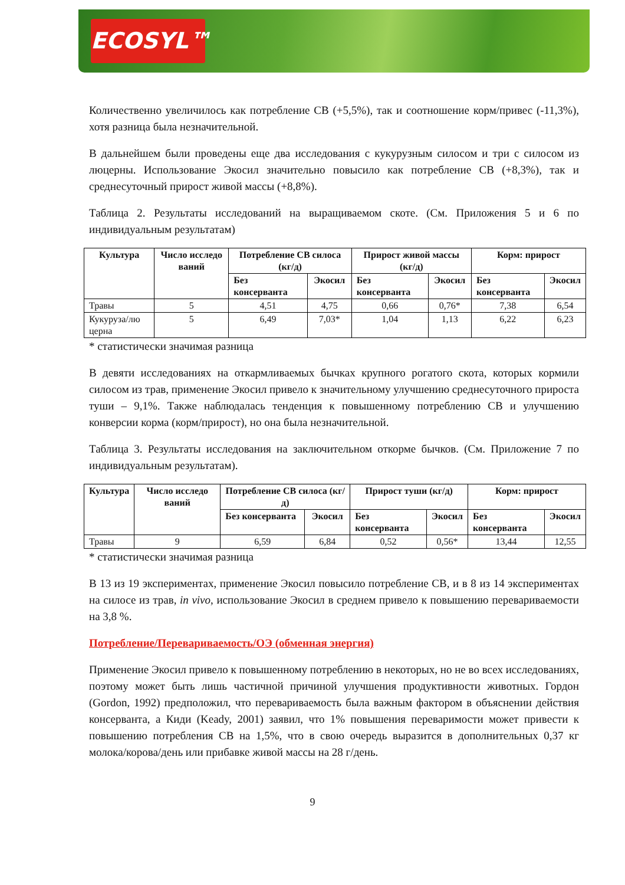ECOSYL™
Количественно увеличилось как потребление СВ (+5,5%), так и соотношение корм/привес (-11,3%), хотя разница была незначительной.
В дальнейшем были проведены еще два исследования с кукурузным силосом и три с силосом из люцерны. Использование Экосил значительно повысило как потребление СВ (+8,3%), так и среднесуточный прирост живой массы (+8,8%).
Таблица 2. Результаты исследований на выращиваемом скоте. (См. Приложения 5 и 6 по индивидуальным результатам)
| Культура | Число исследо ваний | Потребление СВ силоса (кг/д) | | Прирост живой массы (кг/д) | | Корм: прирост | |
| --- | --- | --- | --- | --- | --- | --- | --- |
| | | Без консерванта | Экосил | Без консерванта | Экосил | Без консерванта | Экосил |
| Травы | 5 | 4,51 | 4,75 | 0,66 | 0,76* | 7,38 | 6,54 |
| Кукуруза/лю церна | 5 | 6,49 | 7,03* | 1,04 | 1,13 | 6,22 | 6,23 |
* статистически значимая разница
В девяти исследованиях на откармливаемых бычках крупного рогатого скота, которых кормили силосом из трав, применение Экосил привело к значительному улучшению среднесуточного прироста туши – 9,1%. Также наблюдалась тенденция к повышенному потреблению СВ и улучшению конверсии корма (корм/прирост), но она была незначительной.
Таблица 3. Результаты исследования на заключительном откорме бычков. (См. Приложение 7 по индивидуальным результатам).
| Культура | Число исследо ваний | Потребление СВ силоса (кг/д) | | Прирост туши (кг/д) | | Корм: прирост | |
| --- | --- | --- | --- | --- | --- | --- | --- |
| | | Без консерванта | Экосил | Без консерванта | Экосил | Без консерванта | Экосил |
| Травы | 9 | 6,59 | 6,84 | 0,52 | 0,56* | 13,44 | 12,55 |
* статистически значимая разница
В 13 из 19 экспериментах, применение Экосил повысило потребление СВ, и в 8 из 14 экспериментах на силосе из трав, in vivo, использование Экосил в среднем привело к повышению перевариваемости на 3,8 %.
Потребление/Перевариваемость/ОЭ (обменная энергия)
Применение Экосил привело к повышенному потреблению в некоторых, но не во всех исследованиях, поэтому может быть лишь частичной причиной улучшения продуктивности животных. Гордон (Gordon, 1992) предположил, что перевариваемость была важным фактором в объяснении действия консерванта, а Киди (Keady, 2001) заявил, что 1% повышения переваримости может привести к повышению потребления СВ на 1,5%, что в свою очередь выразится в дополнительных 0,37 кг молока/корова/день или прибавке живой массы на 28 г/день.
9